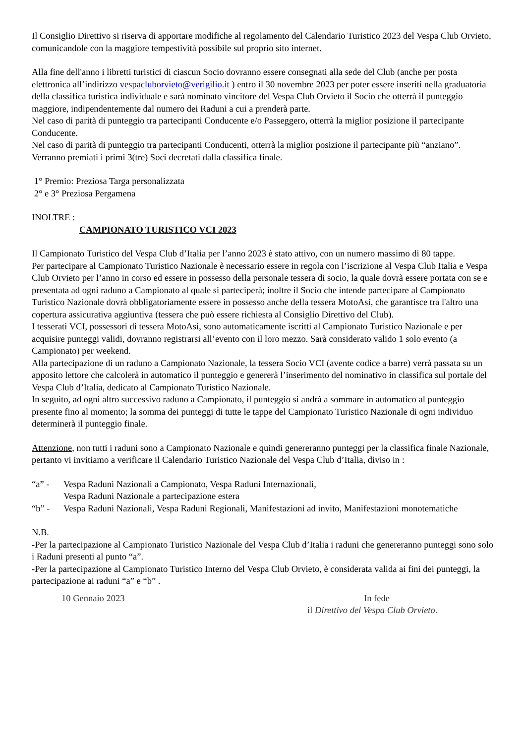Il Consiglio Direttivo si riserva di apportare modifiche al regolamento del Calendario Turistico 2023 del Vespa Club Orvieto, comunicandole con la maggiore tempestività possibile sul proprio sito internet.
Alla fine dell'anno i libretti turistici di ciascun Socio dovranno essere consegnati alla sede del Club (anche per posta elettronica all’indirizzo vespacluborvieto@verigilio.it ) entro il 30 novembre 2023 per poter essere inseriti nella graduatoria della classifica turistica individuale e sarà nominato vincitore del Vespa Club Orvieto il Socio che otterrà il punteggio maggiore, indipendentemente dal numero dei Raduni a cui a prenderà parte.
Nel caso di parità di punteggio tra partecipanti Conducente e/o Passeggero, otterrà la miglior posizione il partecipante Conducente.
Nel caso di parità di punteggio tra partecipanti Conducenti, otterrà la miglior posizione il partecipante più “anziano”.
Verranno premiati i primi 3(tre) Soci decretati dalla classifica finale.
1° Premio: Preziosa Targa personalizzata
2° e 3° Preziosa Pergamena
INOLTRE :
CAMPIONATO TURISTICO VCI 2023
Il Campionato Turistico del Vespa Club d’Italia per l’anno 2023 è stato attivo, con un numero massimo di 80 tappe.
Per partecipare al Campionato Turistico Nazionale è necessario essere in regola con l’iscrizione al Vespa Club Italia e Vespa Club Orvieto per l’anno in corso ed essere in possesso della personale tessera di socio, la quale dovrà essere portata con se e presentata ad ogni raduno a Campionato al quale si parteciperà; inoltre il Socio che intende partecipare al Campionato Turistico Nazionale dovrà obbligatoriamente essere in possesso anche della tessera MotoAsi, che garantisce tra l'altro una copertura assicurativa aggiuntiva (tessera che può essere richiesta al Consiglio Direttivo del Club).
I tesserati VCI, possessori di tessera MotoAsi, sono automaticamente iscritti al Campionato Turistico Nazionale e per acquisire punteggi validi, dovranno registrarsi all’evento con il loro mezzo. Sarà considerato valido 1 solo evento (a Campionato) per weekend.
Alla partecipazione di un raduno a Campionato Nazionale, la tessera Socio VCI (avente codice a barre) verrà passata su un apposito lettore che calcolerà in automatico il punteggio e genererà l’inserimento del nominativo in classifica sul portale del Vespa Club d’Italia, dedicato al Campionato Turistico Nazionale.
In seguito, ad ogni altro successivo raduno a Campionato, il punteggio si andrà a sommare in automatico al punteggio presente fino al momento; la somma dei punteggi di tutte le tappe del Campionato Turistico Nazionale di ogni individuo determinerà il punteggio finale.
Attenzione, non tutti i raduni sono a Campionato Nazionale e quindi genereranno punteggi per la classifica finale Nazionale, pertanto vi invitiamo a verificare il Calendario Turistico Nazionale del Vespa Club d’Italia, diviso in :
“a” - Vespa Raduni Nazionali a Campionato, Vespa Raduni Internazionali,
Vespa Raduni Nazionale a partecipazione estera
“b” - Vespa Raduni Nazionali, Vespa Raduni Regionali, Manifestazioni ad invito, Manifestazioni monotematiche
N.B.
-Per la partecipazione al Campionato Turistico Nazionale del Vespa Club d’Italia i raduni che genereranno punteggi sono solo i Raduni presenti al punto “a”.
-Per la partecipazione al Campionato Turistico Interno del Vespa Club Orvieto, è considerata valida ai fini dei punteggi, la partecipazione ai raduni “a” e “b” .
10 Gennaio 2023 In fede
il Direttivo del Vespa Club Orvieto.